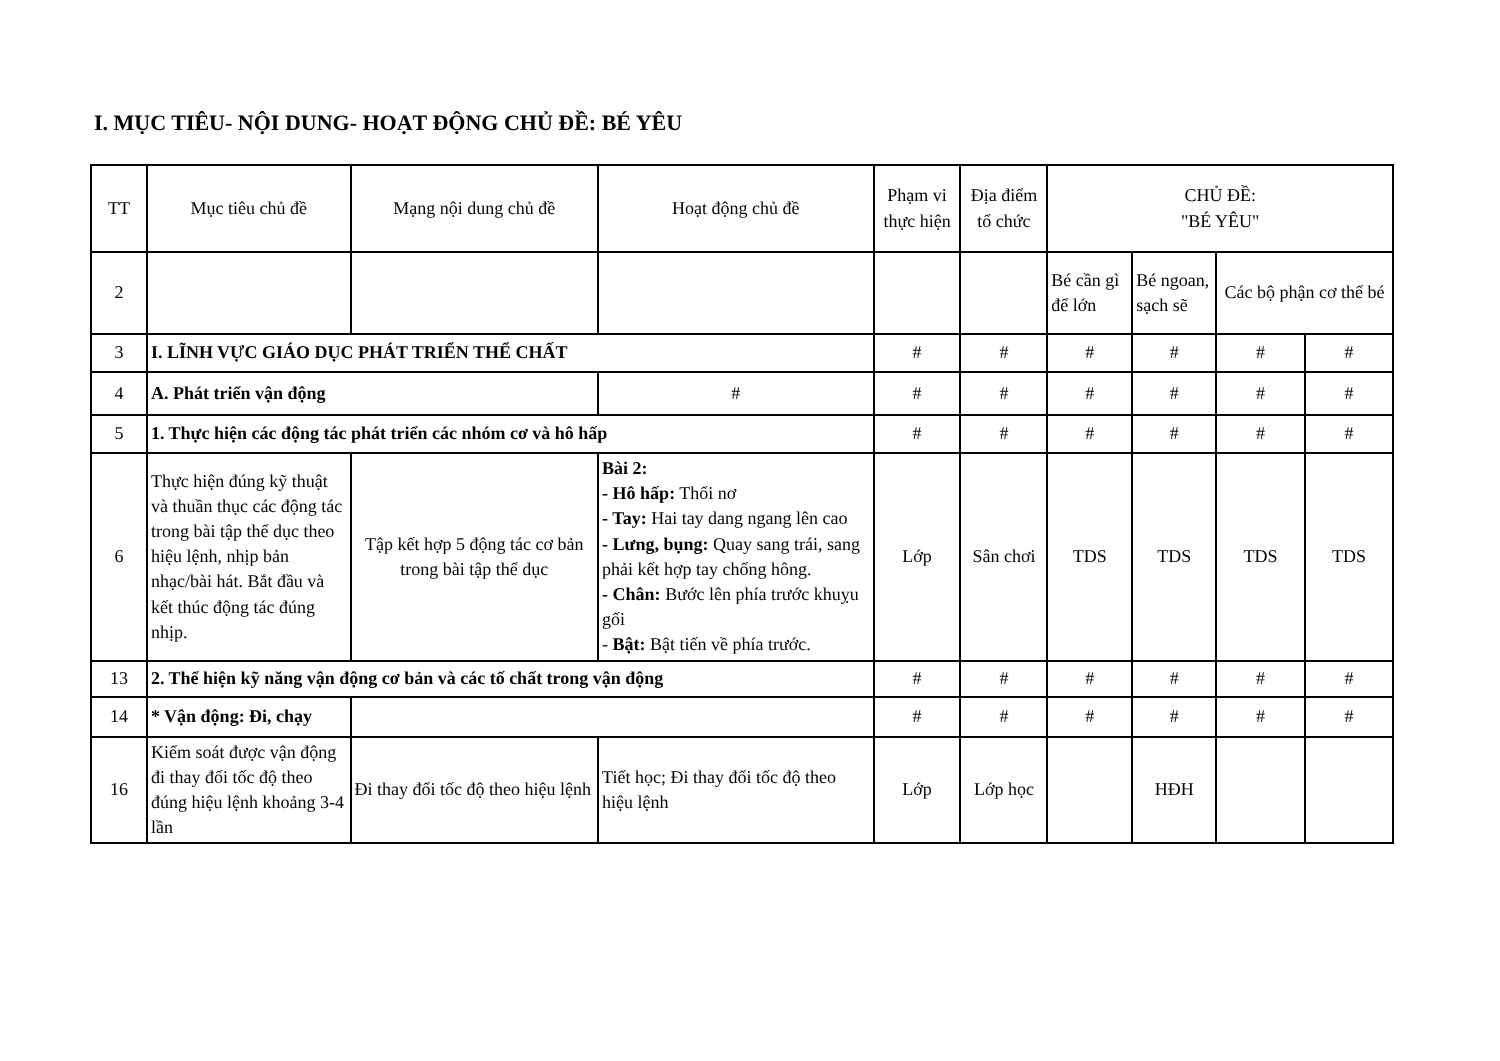I. MỤC TIÊU- NỘI DUNG- HOẠT ĐỘNG CHỦ ĐỀ: BÉ YÊU
| TT | Mục tiêu chủ đề | Mạng nội dung chủ đề | Hoạt động chủ đề | Phạm vi thực hiện | Địa điểm tổ chức | CHỦ ĐỀ: "BÉ YÊU" | | | |
| --- | --- | --- | --- | --- | --- | --- | --- | --- | --- |
| 2 | | | | | | Bé cần gì để lớn | Bé ngoan, sạch sẽ | Các bộ phận cơ thể bé | |
| 3 | I. LĨNH VỰC GIÁO DỤC PHÁT TRIỂN THỂ CHẤT | | | # | # | # | # | # | # |
| 4 | A. Phát triển vận động | | # | # | # | # | # | # | # |
| 5 | 1. Thực hiện các động tác phát triển các nhóm cơ và hô hấp | | | # | # | # | # | # | # |
| 6 | Thực hiện đúng kỹ thuật và thuần thục các động tác trong bài tập thể dục theo hiệu lệnh, nhịp bản nhạc/bài hát. Bắt đầu và kết thúc động tác đúng nhịp. | Tập kết hợp 5 động tác cơ bản trong bài tập thể dục | Bài 2: - Hô hấp: Thổi nơ - Tay: Hai tay dang ngang lên cao - Lưng, bụng: Quay sang trái, sang phải kết hợp tay chống hông. - Chân: Bước lên phía trước khuỵu gối - Bật: Bật tiến về phía trước. | Lớp | Sân chơi | TDS | TDS | TDS | TDS |
| 13 | 2. Thể hiện kỹ năng vận động cơ bản và các tố chất trong vận động | | | # | # | # | # | # | # |
| 14 | * Vận động: Đi, chạy | | | # | # | # | # | # | # |
| 16 | Kiểm soát được vận động đi thay đổi tốc độ theo đúng hiệu lệnh khoảng 3-4 lần | Đi thay đổi tốc độ theo hiệu lệnh | Tiết học; Đi thay đổi tốc độ theo hiệu lệnh | Lớp | Lớp học | | HĐH | | |